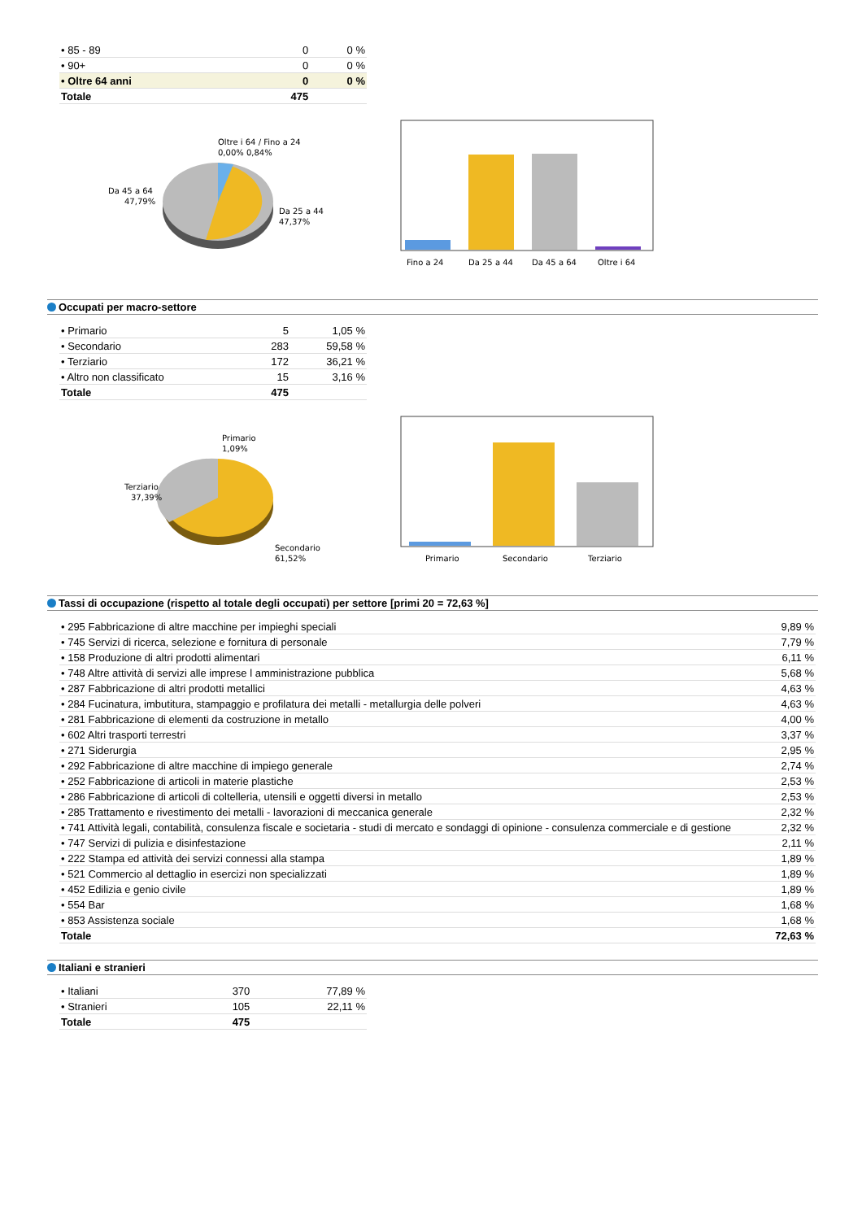| • 85 - 89 | 0 | 0 % |
| • 90+ | 0 | 0 % |
| • Oltre 64 anni | 0 | 0 % |
| Totale | 475 | |
Oltre i 64 / Fino a 24
0,00% 0,84%
Da 45 a 64
47,79%
Da 25 a 44
47,37%
Fino a 24
Da 25 a 44
Da 45 a 64
Oltre i 64
Occupati per macro-settore
| • Primario | 5 | 1,05 % |
| • Secondario | 283 | 59,58 % |
| • Terziario | 172 | 36,21 % |
| • Altro non classificato | 15 | 3,16 % |
| Totale | 475 | |
Primario
1,09%
Terziario
37,39%
Secondario
61,52%
Primario
Secondario
Terziario
Tassi di occupazione (rispetto al totale degli occupati) per settore [primi 20 = 72,63 %]
| • 295 Fabbricazione di altre macchine per impieghi speciali | 9,89 % |
| • 745 Servizi di ricerca, selezione e fornitura di personale | 7,79 % |
| • 158 Produzione di altri prodotti alimentari | 6,11 % |
| • 748 Altre attività di servizi alle imprese l amministrazione pubblica | 5,68 % |
| • 287 Fabbricazione di altri prodotti metallici | 4,63 % |
| • 284 Fucinatura, imbutitura, stampaggio e profilatura dei metalli - metallurgia delle polveri | 4,63 % |
| • 281 Fabbricazione di elementi da costruzione in metallo | 4,00 % |
| • 602 Altri trasporti terrestri | 3,37 % |
| • 271 Siderurgia | 2,95 % |
| • 292 Fabbricazione di altre macchine di impiego generale | 2,74 % |
| • 252 Fabbricazione di articoli in materie plastiche | 2,53 % |
| • 286 Fabbricazione di articoli di coltelleria, utensili e oggetti diversi in metallo | 2,53 % |
| • 285 Trattamento e rivestimento dei metalli - lavorazioni di meccanica generale | 2,32 % |
| • 741 Attività legali, contabilità, consulenza fiscale e societaria - studi di mercato e sondaggi di opinione - consulenza commerciale e di gestione | 2,32 % |
| • 747 Servizi di pulizia e disinfestazione | 2,11 % |
| • 222 Stampa ed attività dei servizi connessi alla stampa | 1,89 % |
| • 521 Commercio al dettaglio in esercizi non specializzati | 1,89 % |
| • 452 Edilizia e genio civile | 1,89 % |
| • 554 Bar | 1,68 % |
| • 853 Assistenza sociale | 1,68 % |
| Totale | 72,63 % |
Italiani e stranieri
| • Italiani | 370 | 77,89 % |
| • Stranieri | 105 | 22,11 % |
| Totale | 475 | |